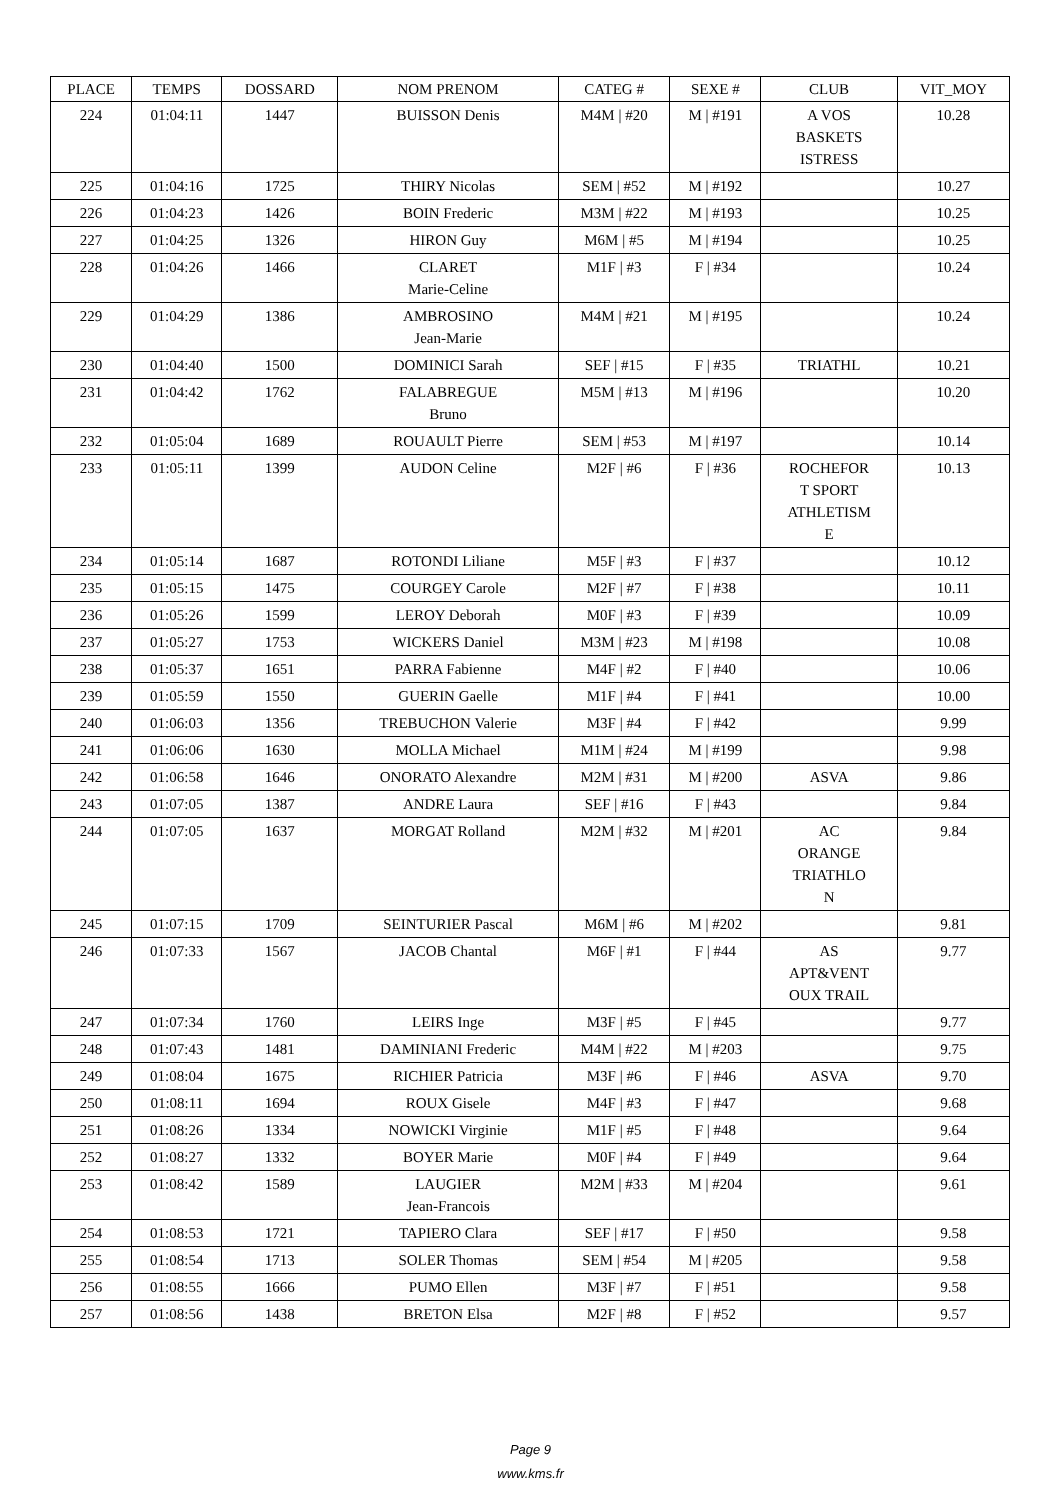| PLACE | TEMPS | DOSSARD | NOM PRENOM | CATEG # | SEXE # | CLUB | VIT_MOY |
| --- | --- | --- | --- | --- | --- | --- | --- |
| 224 | 01:04:11 | 1447 | BUISSON Denis | M4M / #20 | M / #191 | A VOS BASKETS ISTRESS | 10.28 |
| 225 | 01:04:16 | 1725 | THIRY Nicolas | SEM / #52 | M / #192 | | 10.27 |
| 226 | 01:04:23 | 1426 | BOIN Frederic | M3M / #22 | M / #193 | | 10.25 |
| 227 | 01:04:25 | 1326 | HIRON Guy | M6M / #5 | M / #194 | | 10.25 |
| 228 | 01:04:26 | 1466 | CLARET Marie-Celine | M1F / #3 | F / #34 | | 10.24 |
| 229 | 01:04:29 | 1386 | AMBROSINO Jean-Marie | M4M / #21 | M / #195 | | 10.24 |
| 230 | 01:04:40 | 1500 | DOMINICI Sarah | SEF / #15 | F / #35 | TRIATHL | 10.21 |
| 231 | 01:04:42 | 1762 | FALABREGUE Bruno | M5M / #13 | M / #196 | | 10.20 |
| 232 | 01:05:04 | 1689 | ROUAULT Pierre | SEM / #53 | M / #197 | | 10.14 |
| 233 | 01:05:11 | 1399 | AUDON Celine | M2F / #6 | F / #36 | ROCHEFOR T SPORT ATHLETISM E | 10.13 |
| 234 | 01:05:14 | 1687 | ROTONDI Liliane | M5F / #3 | F / #37 | | 10.12 |
| 235 | 01:05:15 | 1475 | COURGEY Carole | M2F / #7 | F / #38 | | 10.11 |
| 236 | 01:05:26 | 1599 | LEROY Deborah | M0F / #3 | F / #39 | | 10.09 |
| 237 | 01:05:27 | 1753 | WICKERS Daniel | M3M / #23 | M / #198 | | 10.08 |
| 238 | 01:05:37 | 1651 | PARRA Fabienne | M4F / #2 | F / #40 | | 10.06 |
| 239 | 01:05:59 | 1550 | GUERIN Gaelle | M1F / #4 | F / #41 | | 10.00 |
| 240 | 01:06:03 | 1356 | TREBUCHON Valerie | M3F / #4 | F / #42 | | 9.99 |
| 241 | 01:06:06 | 1630 | MOLLA Michael | M1M / #24 | M / #199 | | 9.98 |
| 242 | 01:06:58 | 1646 | ONORATO Alexandre | M2M / #31 | M / #200 | ASVA | 9.86 |
| 243 | 01:07:05 | 1387 | ANDRE Laura | SEF / #16 | F / #43 | | 9.84 |
| 244 | 01:07:05 | 1637 | MORGAT Rolland | M2M / #32 | M / #201 | AC ORANGE TRIATHLO N | 9.84 |
| 245 | 01:07:15 | 1709 | SEINTURIER Pascal | M6M / #6 | M / #202 | | 9.81 |
| 246 | 01:07:33 | 1567 | JACOB Chantal | M6F / #1 | F / #44 | AS APT&VENT OUX TRAIL | 9.77 |
| 247 | 01:07:34 | 1760 | LEIRS Inge | M3F / #5 | F / #45 | | 9.77 |
| 248 | 01:07:43 | 1481 | DAMINIANI Frederic | M4M / #22 | M / #203 | | 9.75 |
| 249 | 01:08:04 | 1675 | RICHIER Patricia | M3F / #6 | F / #46 | ASVA | 9.70 |
| 250 | 01:08:11 | 1694 | ROUX Gisele | M4F / #3 | F / #47 | | 9.68 |
| 251 | 01:08:26 | 1334 | NOWICKI Virginie | M1F / #5 | F / #48 | | 9.64 |
| 252 | 01:08:27 | 1332 | BOYER Marie | M0F / #4 | F / #49 | | 9.64 |
| 253 | 01:08:42 | 1589 | LAUGIER Jean-Francois | M2M / #33 | M / #204 | | 9.61 |
| 254 | 01:08:53 | 1721 | TAPIERO Clara | SEF / #17 | F / #50 | | 9.58 |
| 255 | 01:08:54 | 1713 | SOLER Thomas | SEM / #54 | M / #205 | | 9.58 |
| 256 | 01:08:55 | 1666 | PUMO Ellen | M3F / #7 | F / #51 | | 9.58 |
| 257 | 01:08:56 | 1438 | BRETON Elsa | M2F / #8 | F / #52 | | 9.57 |
Page 9
www.kms.fr